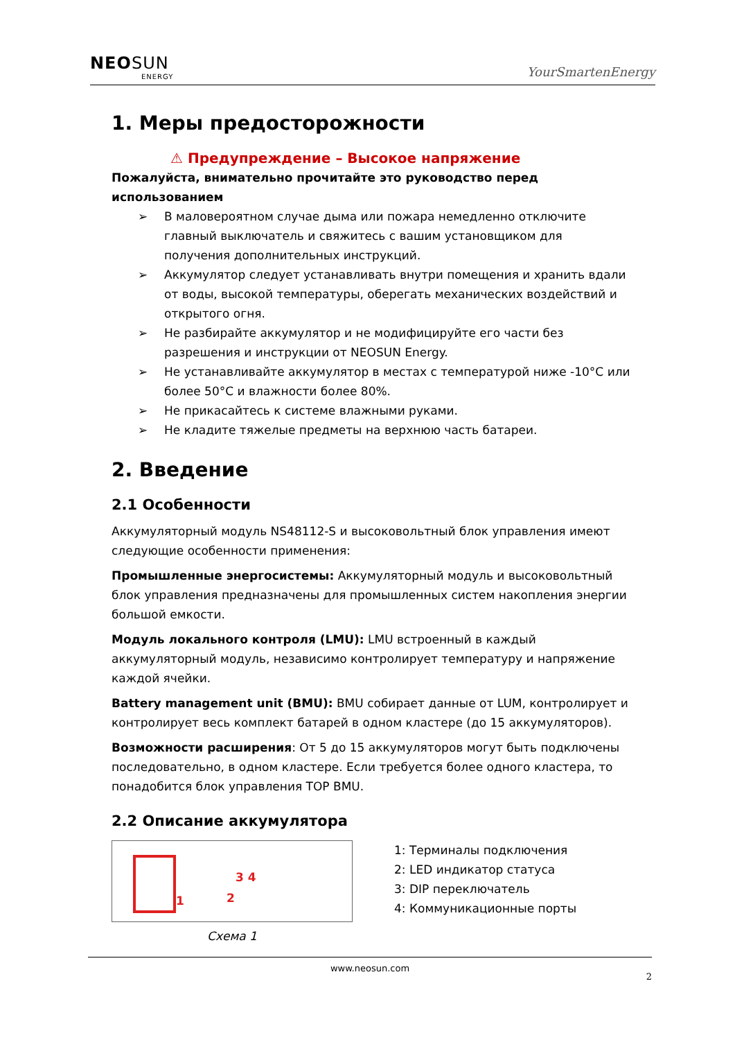NEOSUN
ENERGY
YourSmartenEnergy
1. Меры предосторожности
⚠ Предупреждение – Высокое напряжение
Пожалуйста, внимательно прочитайте это руководство перед использованием
➢ В маловероятном случае дыма или пожара немедленно отключите главный выключатель и свяжитесь с вашим установщиком для получения дополнительных инструкций.
➢ Аккумулятор следует устанавливать внутри помещения и хранить вдали от воды, высокой температуры, оберегать механических воздействий и открытого огня.
➢ Не разбирайте аккумулятор и не модифицируйте его части без разрешения и инструкции от NEOSUN Energy.
➢ Не устанавливайте аккумулятор в местах с температурой ниже -10°C или более 50°C и влажности более 80%.
➢ Не прикасайтесь к системе влажными руками.
➢ Не кладите тяжелые предметы на верхнюю часть батареи.
2. Введение
2.1 Особенности
Аккумуляторный модуль NS48112-S и высоковольтный блок управления имеют следующие особенности применения:
Промышленные энергосистемы: Аккумуляторный модуль и высоковольтный блок управления предназначены для промышленных систем накопления энергии большой емкости.
Модуль локального контроля (LMU): LMU встроенный в каждый аккумуляторный модуль, независимо контролирует температуру и напряжение каждой ячейки.
Battery management unit (BMU): BMU собирает данные от LUM, контролирует и контролирует весь комплект батарей в одном кластере (до 15 аккумуляторов).
Возможности расширения: От 5 до 15 аккумуляторов могут быть подключены последовательно, в одном кластере. Если требуется более одного кластера, то понадобится блок управления TOP BMU.
2.2 Описание аккумулятора
1 2
3 4
Схема 1
1: Терминалы подключения
2: LED индикатор статуса
3: DIP переключатель
4: Коммуникационные порты
www.neosun.com
2